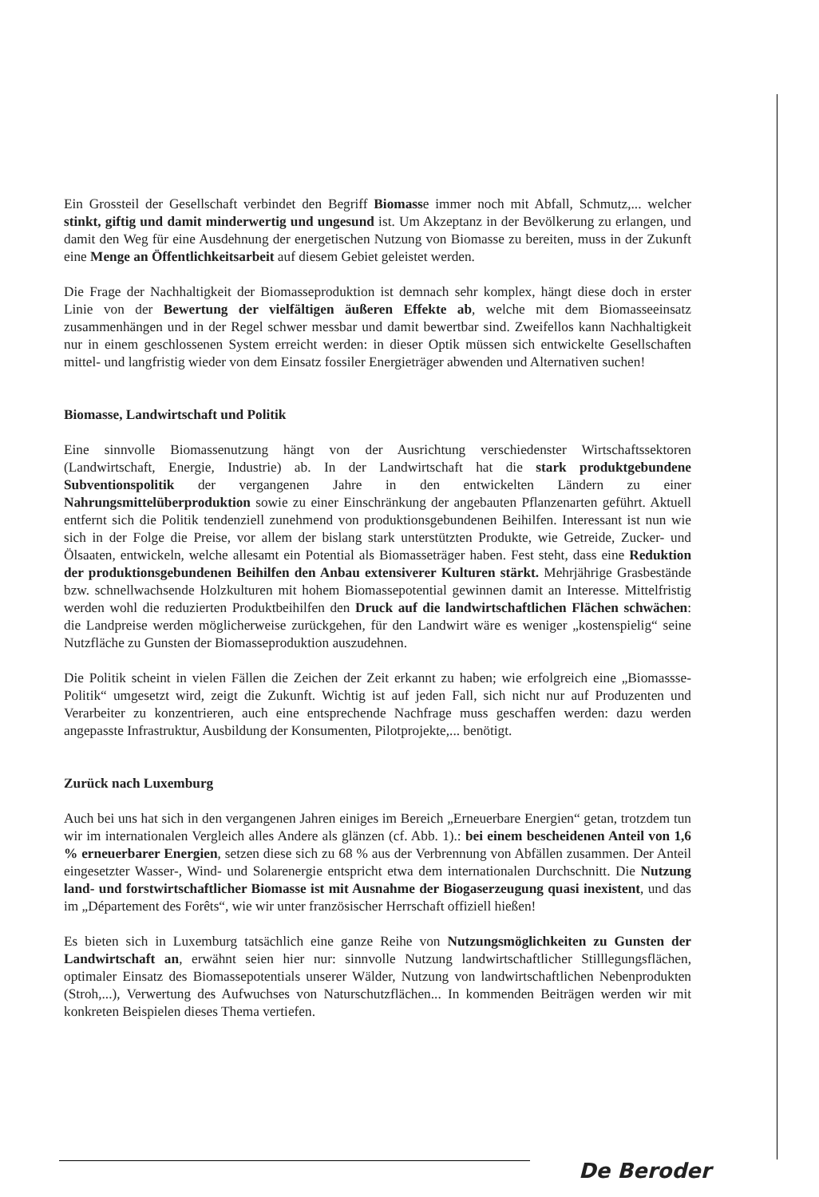Ein Grossteil der Gesellschaft verbindet den Begriff Biomasse immer noch mit Abfall, Schmutz,... welcher stinkt, giftig und damit minderwertig und ungesund ist. Um Akzeptanz in der Bevölkerung zu erlangen, und damit den Weg für eine Ausdehnung der energetischen Nutzung von Biomasse zu bereiten, muss in der Zukunft eine Menge an Öffentlichkeitsarbeit auf diesem Gebiet geleistet werden.
Die Frage der Nachhaltigkeit der Biomasseproduktion ist demnach sehr komplex, hängt diese doch in erster Linie von der Bewertung der vielfältigen äußeren Effekte ab, welche mit dem Biomasseeinsatz zusammenhängen und in der Regel schwer messbar und damit bewertbar sind. Zweifellos kann Nachhaltigkeit nur in einem geschlossenen System erreicht werden: in dieser Optik müssen sich entwickelte Gesellschaften mittel- und langfristig wieder von dem Einsatz fossiler Energieträger abwenden und Alternativen suchen!
Biomasse, Landwirtschaft und Politik
Eine sinnvolle Biomassenutzung hängt von der Ausrichtung verschiedenster Wirtschaftssektoren (Landwirtschaft, Energie, Industrie) ab. In der Landwirtschaft hat die stark produktgebundene Subventionspolitik der vergangenen Jahre in den entwickelten Ländern zu einer Nahrungsmittelüberproduktion sowie zu einer Einschränkung der angebauten Pflanzenarten geführt. Aktuell entfernt sich die Politik tendenziell zunehmend von produktionsgebundenen Beihilfen. Interessant ist nun wie sich in der Folge die Preise, vor allem der bislang stark unterstützten Produkte, wie Getreide, Zucker- und Ölsaaten, entwickeln, welche allesamt ein Potential als Biomasseträger haben. Fest steht, dass eine Reduktion der produktionsgebundenen Beihilfen den Anbau extensiverer Kulturen stärkt. Mehrjährige Grasbestände bzw. schnellwachsende Holzkulturen mit hohem Biomassepotential gewinnen damit an Interesse. Mittelfristig werden wohl die reduzierten Produktbeihilfen den Druck auf die landwirtschaftlichen Flächen schwächen: die Landpreise werden möglicherweise zurückgehen, für den Landwirt wäre es weniger „kostenspielig“ seine Nutzfläche zu Gunsten der Biomasseproduktion auszudehnen.
Die Politik scheint in vielen Fällen die Zeichen der Zeit erkannt zu haben; wie erfolgreich eine „Biomassse-Politik“ umgesetzt wird, zeigt die Zukunft. Wichtig ist auf jeden Fall, sich nicht nur auf Produzenten und Verarbeiter zu konzentrieren, auch eine entsprechende Nachfrage muss geschaffen werden: dazu werden angepasste Infrastruktur, Ausbildung der Konsumenten, Pilotprojekte,... benötigt.
Zurück nach Luxemburg
Auch bei uns hat sich in den vergangenen Jahren einiges im Bereich „Erneuerbare Energien“ getan, trotzdem tun wir im internationalen Vergleich alles Andere als glänzen (cf. Abb. 1).: bei einem bescheidenen Anteil von 1,6 % erneuerbarer Energien, setzen diese sich zu 68 % aus der Verbrennung von Abfällen zusammen. Der Anteil eingesetzter Wasser-, Wind- und Solarenergie entspricht etwa dem internationalen Durchschnitt. Die Nutzung land- und forstwirtschaftlicher Biomasse ist mit Ausnahme der Biogaserzeugung quasi inexistent, und das im „Département des Forêts“, wie wir unter französischer Herrschaft offiziell hießen!
Es bieten sich in Luxemburg tatsächlich eine ganze Reihe von Nutzungsmöglichkeiten zu Gunsten der Landwirtschaft an, erwähnt seien hier nur: sinnvolle Nutzung landwirtschaftlicher Stilllegungsflächen, optimaler Einsatz des Biomassepotentials unserer Wälder, Nutzung von landwirtschaftlichen Nebenprodukten (Stroh,...), Verwertung des Aufwuchses von Naturschutzflächen... In kommenden Beiträgen werden wir mit konkreten Beispielen dieses Thema vertiefen.
De Beroder